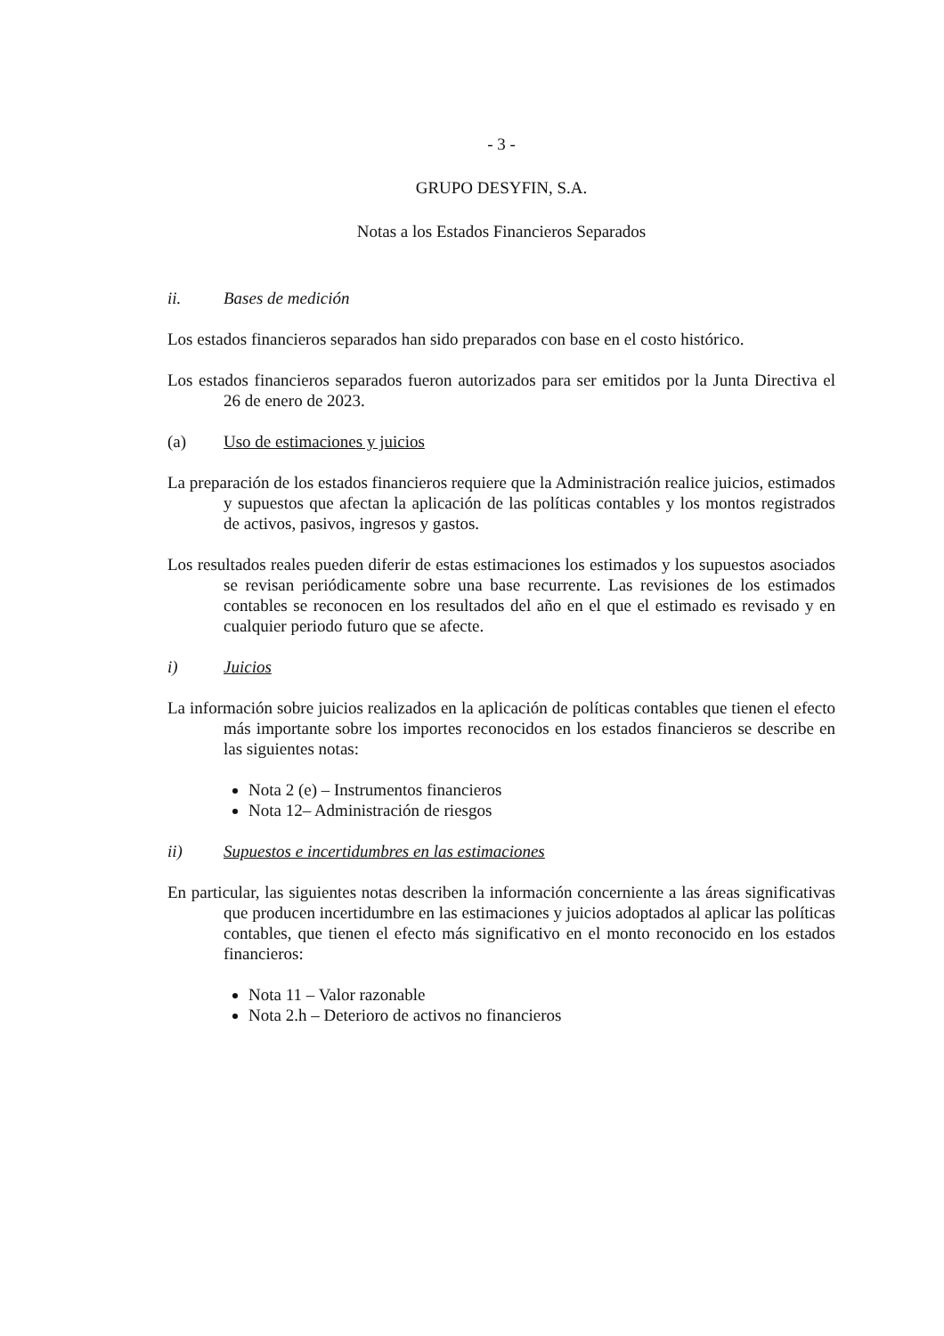- 3 -
GRUPO DESYFIN, S.A.
Notas a los Estados Financieros Separados
ii. Bases de medición
Los estados financieros separados han sido preparados con base en el costo histórico.
Los estados financieros separados fueron autorizados para ser emitidos por la Junta Directiva el 26 de enero de 2023.
(a) Uso de estimaciones y juicios
La preparación de los estados financieros requiere que la Administración realice juicios, estimados y supuestos que afectan la aplicación de las políticas contables y los montos registrados de activos, pasivos, ingresos y gastos.
Los resultados reales pueden diferir de estas estimaciones los estimados y los supuestos asociados se revisan periódicamente sobre una base recurrente. Las revisiones de los estimados contables se reconocen en los resultados del año en el que el estimado es revisado y en cualquier periodo futuro que se afecte.
i) Juicios
La información sobre juicios realizados en la aplicación de políticas contables que tienen el efecto más importante sobre los importes reconocidos en los estados financieros se describe en las siguientes notas:
Nota 2 (e) – Instrumentos financieros
Nota 12– Administración de riesgos
ii) Supuestos e incertidumbres en las estimaciones
En particular, las siguientes notas describen la información concerniente a las áreas significativas que producen incertidumbre en las estimaciones y juicios adoptados al aplicar las políticas contables, que tienen el efecto más significativo en el monto reconocido en los estados financieros:
Nota 11 – Valor razonable
Nota 2.h – Deterioro de activos no financieros